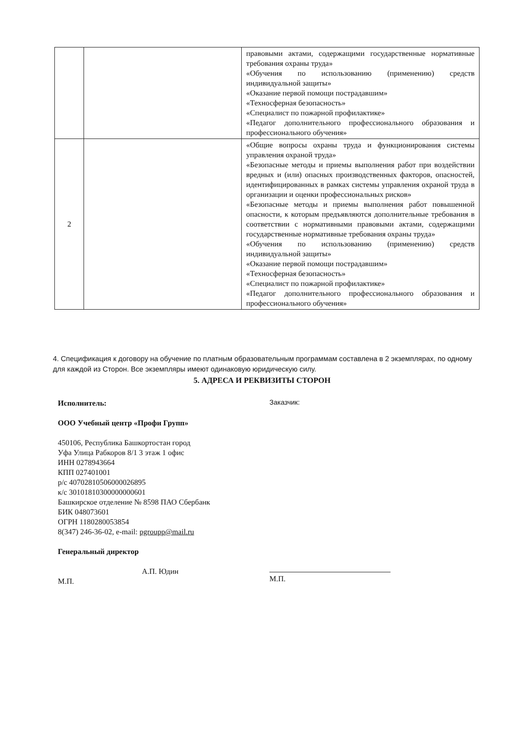| | | правовыми актами, содержащими государственные нормативные требования охраны труда» «Обучения по использованию (применению) средств индивидуальной защиты» «Оказание первой помощи пострадавшим» «Техносферная безопасность» «Специалист по пожарной профилактике» «Педагог дополнительного профессионального образования и профессионального обучения» |
| 2 | | «Общие вопросы охраны труда и функционирования системы управления охраной труда» «Безопасные методы и приемы выполнения работ при воздействии вредных и (или) опасных производственных факторов, опасностей, идентифицированных в рамках системы управления охраной труда в организации и оценки профессиональных рисков» «Безопасные методы и приемы выполнения работ повышенной опасности, к которым предъявляются дополнительные требования в соответствии с нормативными правовыми актами, содержащими государственные нормативные требования охраны труда» «Обучения по использованию (применению) средств индивидуальной защиты» «Оказание первой помощи пострадавшим» «Техносферная безопасность» «Специалист по пожарной профилактике» «Педагог дополнительного профессионального образования и профессионального обучения» |
4. Спецификация к договору на обучение по платным образовательным программам составлена в 2 экземплярах, по одному для каждой из Сторон. Все экземпляры имеют одинаковую юридическую силу.
5. АДРЕСА И РЕКВИЗИТЫ СТОРОН
Исполнитель:
ООО Учебный центр «Профи Групп»
450106, Республика Башкортостан город
Уфа Улица Рабкоров 8/1 3 этаж 1 офис
ИНН 0278943664
КПП 027401001
р/с 40702810506000026895
к/с 30101810300000000601
Башкирское отделение № 8598 ПАО Сбербанк
БИК 048073601
ОГРН 1180280053854
8(347) 246-36-02, e-mail: pgroupp@mail.ru
Генеральный директор
А.П. Юдин
М.П.
Заказчик:
М.П.